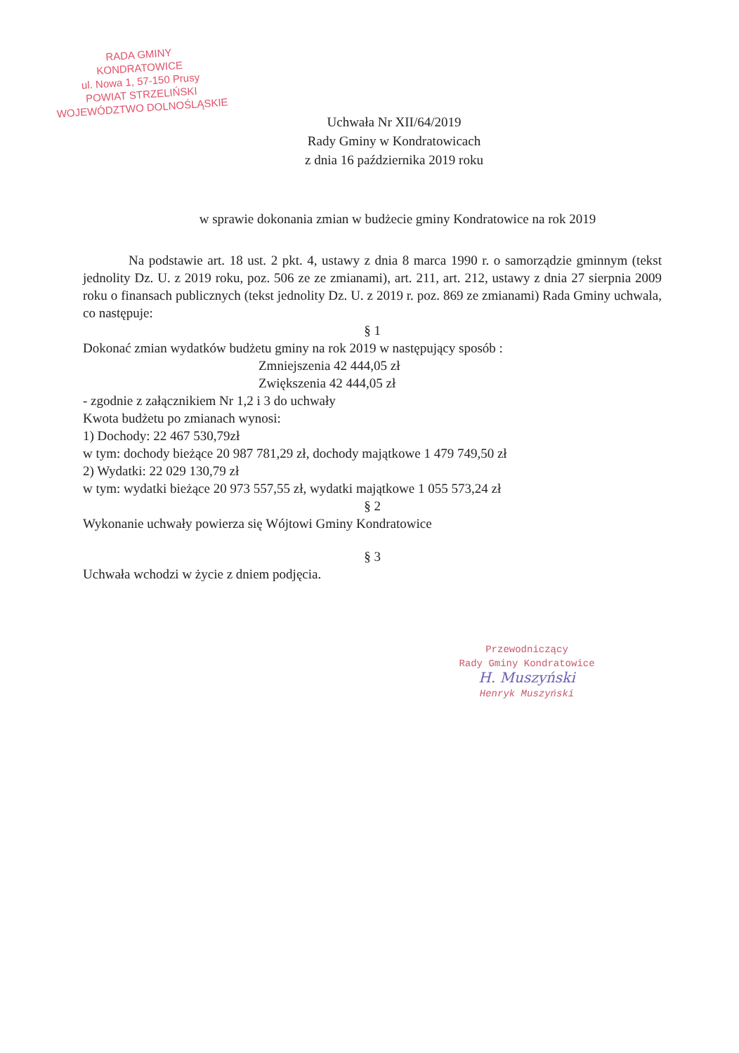RADA GMINY
KONDRATOWICE
ul. Nowa 1, 57-150 Prusy
POWIAT STRZELIŃSKI
WOJEWÓDZTWO DOLNOŚLĄSKIE
Uchwała Nr XII/64/2019
Rady Gminy w Kondratowicach
z dnia 16 października 2019 roku
w sprawie dokonania zmian w budżecie gminy Kondratowice na rok 2019
Na podstawie art. 18 ust. 2 pkt. 4, ustawy z dnia 8 marca 1990 r. o samorządzie gminnym (tekst jednolity Dz. U. z 2019 roku, poz. 506 ze ze zmianami), art. 211, art. 212, ustawy z dnia 27 sierpnia 2009 roku o finansach publicznych (tekst jednolity Dz. U. z 2019 r. poz. 869 ze zmianami) Rada Gminy uchwala, co następuje:
§ 1
Dokonać zmian wydatków budżetu gminy na rok 2019 w następujący sposób :
Zmniejszenia 42 444,05 zł
Zwiększenia 42 444,05 zł
- zgodnie z załącznikiem Nr 1,2 i 3 do uchwały
Kwota budżetu po zmianach wynosi:
1) Dochody: 22 467 530,79zł
w tym: dochody bieżące 20 987 781,29 zł, dochody majątkowe 1 479 749,50 zł
2) Wydatki: 22 029 130,79 zł
w tym: wydatki bieżące 20 973 557,55 zł, wydatki majątkowe 1 055 573,24 zł
§ 2
Wykonanie uchwały powierza się Wójtowi Gminy Kondratowice
§ 3
Uchwała wchodzi w życie z dniem podjęcia.
Przewodniczący
Rady Gminy Kondratowice
H. Muszyński
Henryk Muszyński